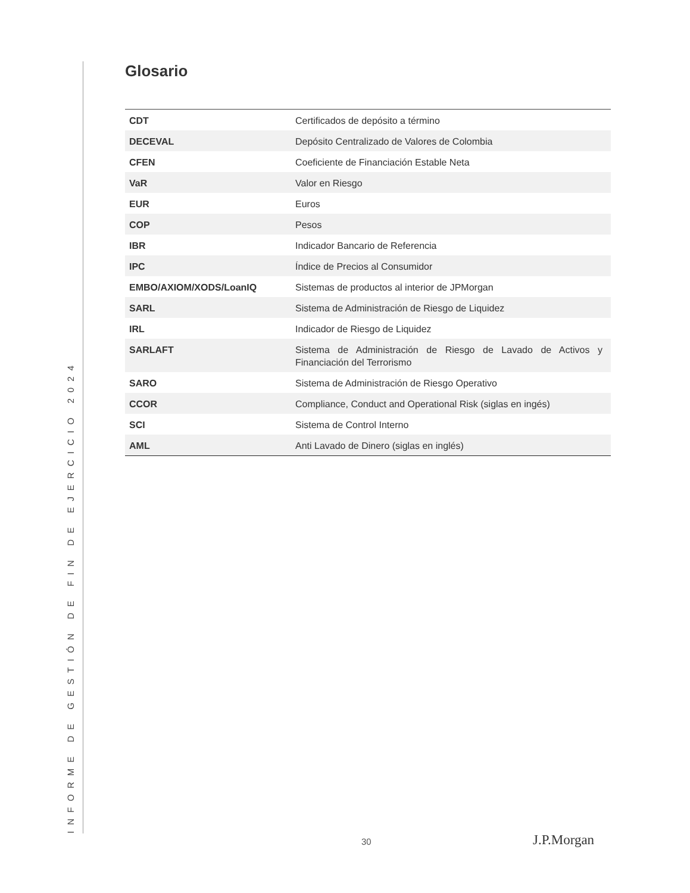Glosario
| CDT | Certificados de depósito a término |
| DECEVAL | Depósito Centralizado de Valores de Colombia |
| CFEN | Coeficiente de Financiación Estable Neta |
| VaR | Valor en Riesgo |
| EUR | Euros |
| COP | Pesos |
| IBR | Indicador Bancario de Referencia |
| IPC | Índice de Precios al Consumidor |
| EMBO/AXIOM/XODS/LoanIQ | Sistemas de productos al interior de JPMorgan |
| SARL | Sistema de Administración de Riesgo de Liquidez |
| IRL | Indicador de Riesgo de Liquidez |
| SARLAFT | Sistema de Administración de Riesgo de Lavado de Activos y Financiación del Terrorismo |
| SARO | Sistema de Administración de Riesgo Operativo |
| CCOR | Compliance, Conduct and Operational Risk (siglas en ingés) |
| SCI | Sistema de Control Interno |
| AML | Anti Lavado de Dinero (siglas en inglés) |
INFORME DE GESTIÓN DE FIN DE EJERCICIO 2024 30 J.P.Morgan